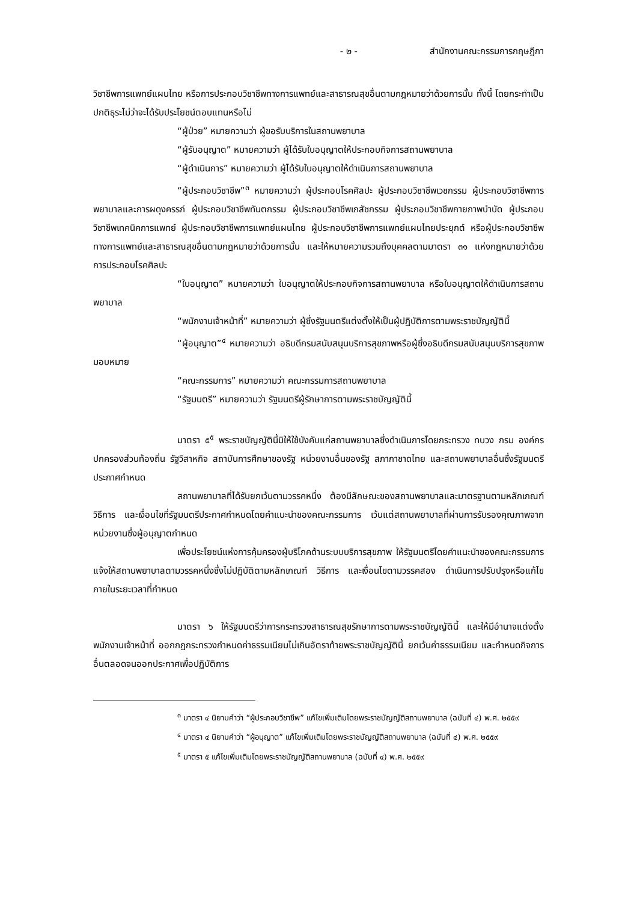- ๒ - สำนักงานคณะกรรมการกฤษฎีกา
วิชาชีพการแพทย์แผนไทย หรือการประกอบวิชาชีพทางการแพทย์และสาธารณสุขอื่นตามกฎหมายว่าด้วยการนั้น ทั้งนี้ โดยกระทำเป็นปกติธุระไม่ว่าจะได้รับประโยชน์ตอบแทนหรือไม่
“ผู้ป่วย” หมายความว่า ผู้ขอรับบริการในสถานพยาบาล
“ผู้รับอนุญาต” หมายความว่า ผู้ได้รับใบอนุญาตให้ประกอบกิจการสถานพยาบาล
“ผู้ดำเนินการ” หมายความว่า ผู้ได้รับใบอนุญาตให้ดำเนินการสถานพยาบาล
“ผู้ประกอบวิชาชีพ”<sup>๓</sup> หมายความว่า ผู้ประกอบโรคศิลปะ ผู้ประกอบวิชาชีพเวชกรรม ผู้ประกอบวิชาชีพการพยาบาลและการผดุงครรภ์ ผู้ประกอบวิชาชีพทันตกรรม ผู้ประกอบวิชาชีพเภสัชกรรม ผู้ประกอบวิชาชีพกายภาพบำบัด ผู้ประกอบวิชาชีพเทคนิคการแพทย์ ผู้ประกอบวิชาชีพการแพทย์แผนไทย ผู้ประกอบวิชาชีพการแพทย์แผนไทยประยุกต์ หรือผู้ประกอบวิชาชีพทางการแพทย์และสาธารณสุขอื่นตามกฎหมายว่าด้วยการนั้น และให้หมายความรวมถึงบุคคลตามมาตรา ๓๑ แห่งกฎหมายว่าด้วยการประกอบโรคศิลปะ
“ใบอนุญาต” หมายความว่า ใบอนุญาตให้ประกอบกิจการสถานพยาบาล หรือใบอนุญาตให้ดำเนินการสถานพยาบาล
“พนักงานเจ้าหน้าที่” หมายความว่า ผู้ซึ่งรัฐมนตรีแต่งตั้งให้เป็นผู้ปฏิบัติการตามพระราชบัญญัตินี้
“ผู้อนุญาต”<sup>๔</sup> หมายความว่า อธิบดีกรมสนับสนุนบริการสุขภาพหรือผู้ซึ่งอธิบดีกรมสนับสนุนบริการสุขภาพมอบหมาย
“คณะกรรมการ” หมายความว่า คณะกรรมการสถานพยาบาล
“รัฐมนตรี” หมายความว่า รัฐมนตรีผู้รักษาการตามพระราชบัญญัตินี้
มาตรา ๕<sup>๕</sup> พระราชบัญญัตินี้มิให้ใช้บังคับแก่สถานพยาบาลซึ่งดำเนินการโดยกระทรวง ทบวง กรม องค์กรปกครองส่วนท้องถิ่น รัฐวิสาหกิจ สถาบันการศึกษาของรัฐ หน่วยงานอื่นของรัฐ สภากาชาดไทย และสถานพยาบาลอื่นซึ่งรัฐมนตรีประกาศกำหนด
สถานพยาบาลที่ได้รับยกเว้นตามวรรคหนึ่ง ต้องมีลักษณะของสถานพยาบาลและมาตรฐานตามหลักเกณฑ์ วิธีการ และเงื่อนไขที่รัฐมนตรีประกาศกำหนดโดยคำแนะนำของคณะกรรมการ เว้นแต่สถานพยาบาลที่ผ่านการรับรองคุณภาพจากหน่วยงานซึ่งผู้อนุญาตกำหนด
เพื่อประโยชน์แห่งการคุ้มครองผู้บริโภคด้านระบบบริการสุขภาพ ให้รัฐมนตรีโดยคำแนะนำของคณะกรรมการแจ้งให้สถานพยาบาลตามวรรคหนึ่งซึ่งไม่ปฏิบัติตามหลักเกณฑ์ วิธีการ และเงื่อนไขตามวรรคสอง ดำเนินการปรับปรุงหรือแก้ไขภายในระยะเวลาที่กำหนด
มาตรา ๖ ให้รัฐมนตรีว่าการกระทรวงสาธารณสุขรักษาการตามพระราชบัญญัตินี้ และให้มีอำนาจแต่งตั้งพนักงานเจ้าหน้าที่ ออกกฎกระทรวงกำหนดค่าธรรมเนียมไม่เกินอัตราท้ายพระราชบัญญัตินี้ ยกเว้นค่าธรรมเนียม และกำหนดกิจการอื่นตลอดจนออกประกาศเพื่อปฏิบัติการ
<sup>๓</sup> มาตรา ๔ นิยามคำว่า “ผู้ประกอบวิชาชีพ” แก้ไขเพิ่มเติมโดยพระราชบัญญัติสถานพยาบาล (ฉบับที่ ๔) พ.ศ. ๒๕๕๙
<sup>๔</sup> มาตรา ๔ นิยามคำว่า “ผู้อนุญาต” แก้ไขเพิ่มเติมโดยพระราชบัญญัติสถานพยาบาล (ฉบับที่ ๔) พ.ศ. ๒๕๕๙
<sup>๕</sup> มาตรา ๕ แก้ไขเพิ่มเติมโดยพระราชบัญญัติสถานพยาบาล (ฉบับที่ ๔) พ.ศ. ๒๕๕๙